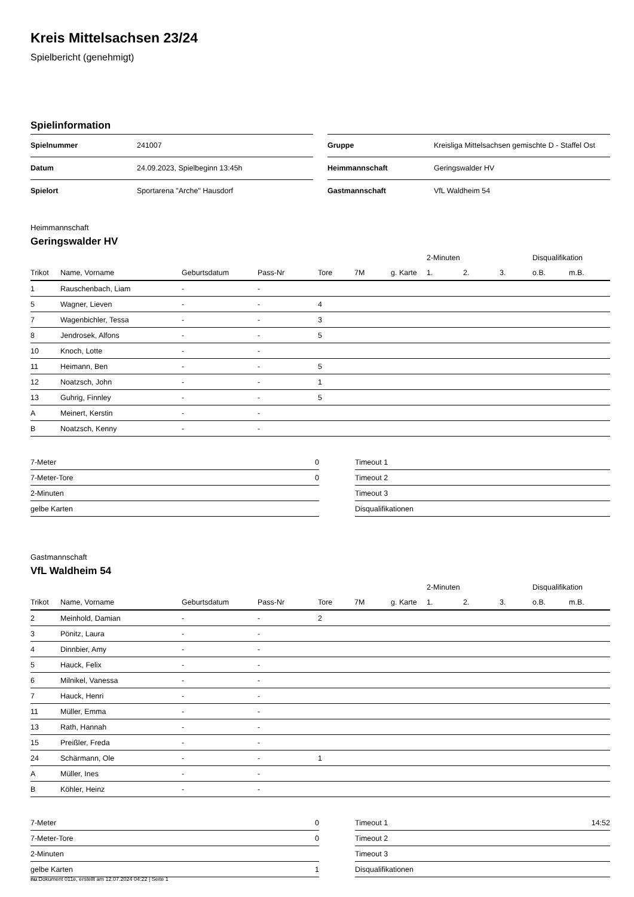Kreis Mittelsachsen 23/24
Spielbericht (genehmigt)
Spielinformation
| Spielnummer | 241007 |
| Datum | 24.09.2023, Spielbeginn 13:45h |
| Spielort | Sportarena "Arche" Hausdorf |
| Gruppe | Kreisliga Mittelsachsen gemischte D - Staffel Ost |
| Heimmannschaft | Geringswalder HV |
| Gastmannschaft | VfL Waldheim 54 |
Heimmannschaft
Geringswalder HV
| | | | | | | | 2-Minuten | | | Disqualifikation | |
| --- | --- | --- | --- | --- | --- | --- | --- | --- | --- | --- | --- |
| Trikot | Name, Vorname | Geburtsdatum | Pass-Nr | Tore | 7M | g. Karte | 1. | 2. | 3. | o.B. | m.B. |
| 1 | Rauschenbach, Liam | - | - | | | | | | | | |
| 5 | Wagner, Lieven | - | - | 4 | | | | | | | |
| 7 | Wagenbichler, Tessa | - | - | 3 | | | | | | | |
| 8 | Jendrosek, Alfons | - | - | 5 | | | | | | | |
| 10 | Knoch, Lotte | - | - | | | | | | | | |
| 11 | Heimann, Ben | - | - | 5 | | | | | | | |
| 12 | Noatzsch, John | - | - | 1 | | | | | | | |
| 13 | Guhrig, Finnley | - | - | 5 | | | | | | | |
| A | Meinert, Kerstin | - | - | | | | | | | | |
| B | Noatzsch, Kenny | - | - | | | | | | | | |
| 7-Meter | 0 |
| 7-Meter-Tore | 0 |
| 2-Minuten | |
| gelbe Karten | |
| Timeout 1 | |
| Timeout 2 | |
| Timeout 3 | |
| Disqualifikationen | |
Gastmannschaft
VfL Waldheim 54
| | | | | | | | 2-Minuten | | | Disqualifikation | |
| --- | --- | --- | --- | --- | --- | --- | --- | --- | --- | --- | --- |
| Trikot | Name, Vorname | Geburtsdatum | Pass-Nr | Tore | 7M | g. Karte | 1. | 2. | 3. | o.B. | m.B. |
| 2 | Meinhold, Damian | - | - | 2 | | | | | | | |
| 3 | Pönitz, Laura | - | - | | | | | | | | |
| 4 | Dinnbier, Amy | - | - | | | | | | | | |
| 5 | Hauck, Felix | - | - | | | | | | | | |
| 6 | Milnikel, Vanessa | - | - | | | | | | | | |
| 7 | Hauck, Henri | - | - | | | | | | | | |
| 11 | Müller, Emma | - | - | | | | | | | | |
| 13 | Rath, Hannah | - | - | | | | | | | | |
| 15 | Preißler, Freda | - | - | | | | | | | | |
| 24 | Schärmann, Ole | - | - | 1 | | | | | | | |
| A | Müller, Ines | - | - | | | | | | | | |
| B | Köhler, Heinz | - | - | | | | | | | | |
| 7-Meter | 0 |
| 7-Meter-Tore | 0 |
| 2-Minuten | |
| gelbe Karten | 1 |
| Timeout 1 | 14:52 |
| Timeout 2 | |
| Timeout 3 | |
| Disqualifikationen | |
nu.Dokument 011e, erstellt am 12.07.2024 04:22 | Seite 1